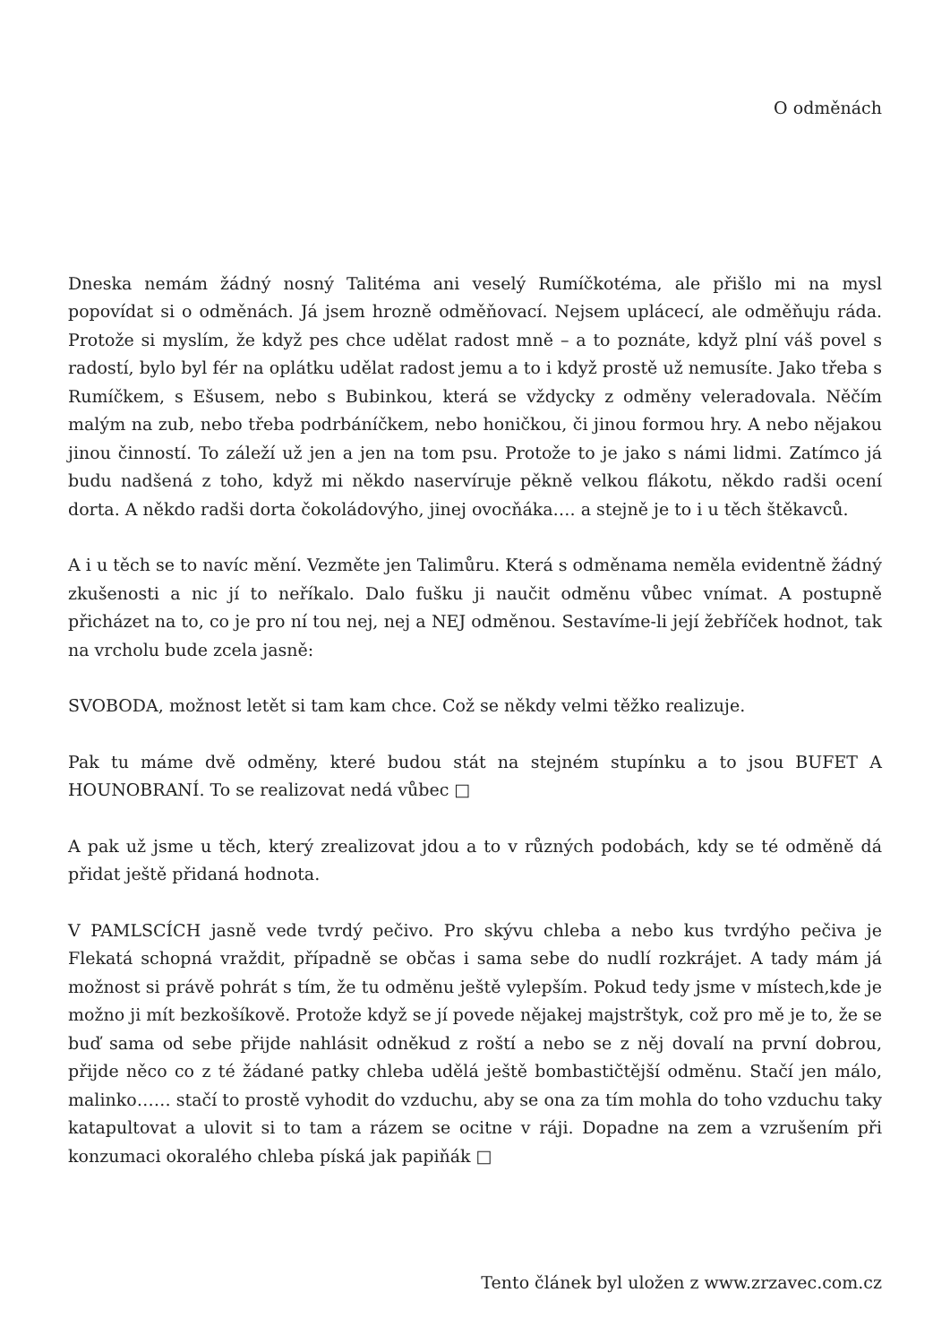O odměnách
Dneska nemám žádný nosný Talitéma ani veselý Rumíčkotéma, ale přišlo mi na mysl popovídat si o odměnách. Já jsem hrozně odměňovací. Nejsem uplácecí, ale odměňuju ráda. Protože si myslím, že když pes chce udělat radost mně – a to poznáte, když plní váš povel s radostí, bylo byl fér na oplátku udělat radost jemu a to i když prostě už nemusíte. Jako třeba s Rumíčkem, s Ešusem, nebo s Bubinkou, která se vždycky z odměny veleradovala. Něčím malým na zub, nebo třeba podrbáníčkem, nebo honičkou, či jinou formou hry. A nebo nějakou jinou činností. To záleží už jen a jen na tom psu. Protože to je jako s námi lidmi. Zatímco já budu nadšená z toho, když mi někdo naservíruje pěkně velkou flákotu, někdo radši ocení dorta. A někdo radši dorta čokoládovýho, jinej ovocňáka…. a stejně je to i u těch štěkavců.
A i u těch se to navíc mění. Vezměte jen Talimůru. Která s odměnama neměla evidentně žádný zkušenosti a nic jí to neříkalo. Dalo fušku ji naučit odměnu vůbec vnímat. A postupně přicházet na to, co je pro ní tou nej, nej a NEJ odměnou. Sestavíme-li její žebříček hodnot, tak na vrcholu bude zcela jasně:
SVOBODA, možnost letět si tam kam chce. Což se někdy velmi těžko realizuje.
Pak tu máme dvě odměny, které budou stát na stejném stupínku a to jsou BUFET A HOUNOBRANÍ. To se realizovat nedá vůbec □
A pak už jsme u těch, který zrealizovat jdou a to v různých podobách, kdy se té odměně dá přidat ještě přidaná hodnota.
V PAMLSCÍCH jasně vede tvrdý pečivo. Pro skývu chleba a nebo kus tvrdýho pečiva je Flekatá schopná vraždit, případně se občas i sama sebe do nudlí rozkrájet. A tady mám já možnost si právě pohrát s tím, že tu odměnu ještě vylepším. Pokud tedy jsme v místech,kde je možno ji mít bezkošíkově. Protože když se jí povede nějakej majstrštyk, což pro mě je to, že se buď sama od sebe přijde nahlásit odněkud z roští a nebo se z něj dovalí na první dobrou, přijde něco co z té žádané patky chleba udělá ještě bombastičtější odměnu. Stačí jen málo, malinko…… stačí to prostě vyhodit do vzduchu, aby se ona za tím mohla do toho vzduchu taky katapultovat a ulovit si to tam a rázem se ocitne v ráji. Dopadne na zem a vzrušením při konzumaci okoralého chleba píská jak papiňák □
Tento článek byl uložen z www.zrzavec.com.cz